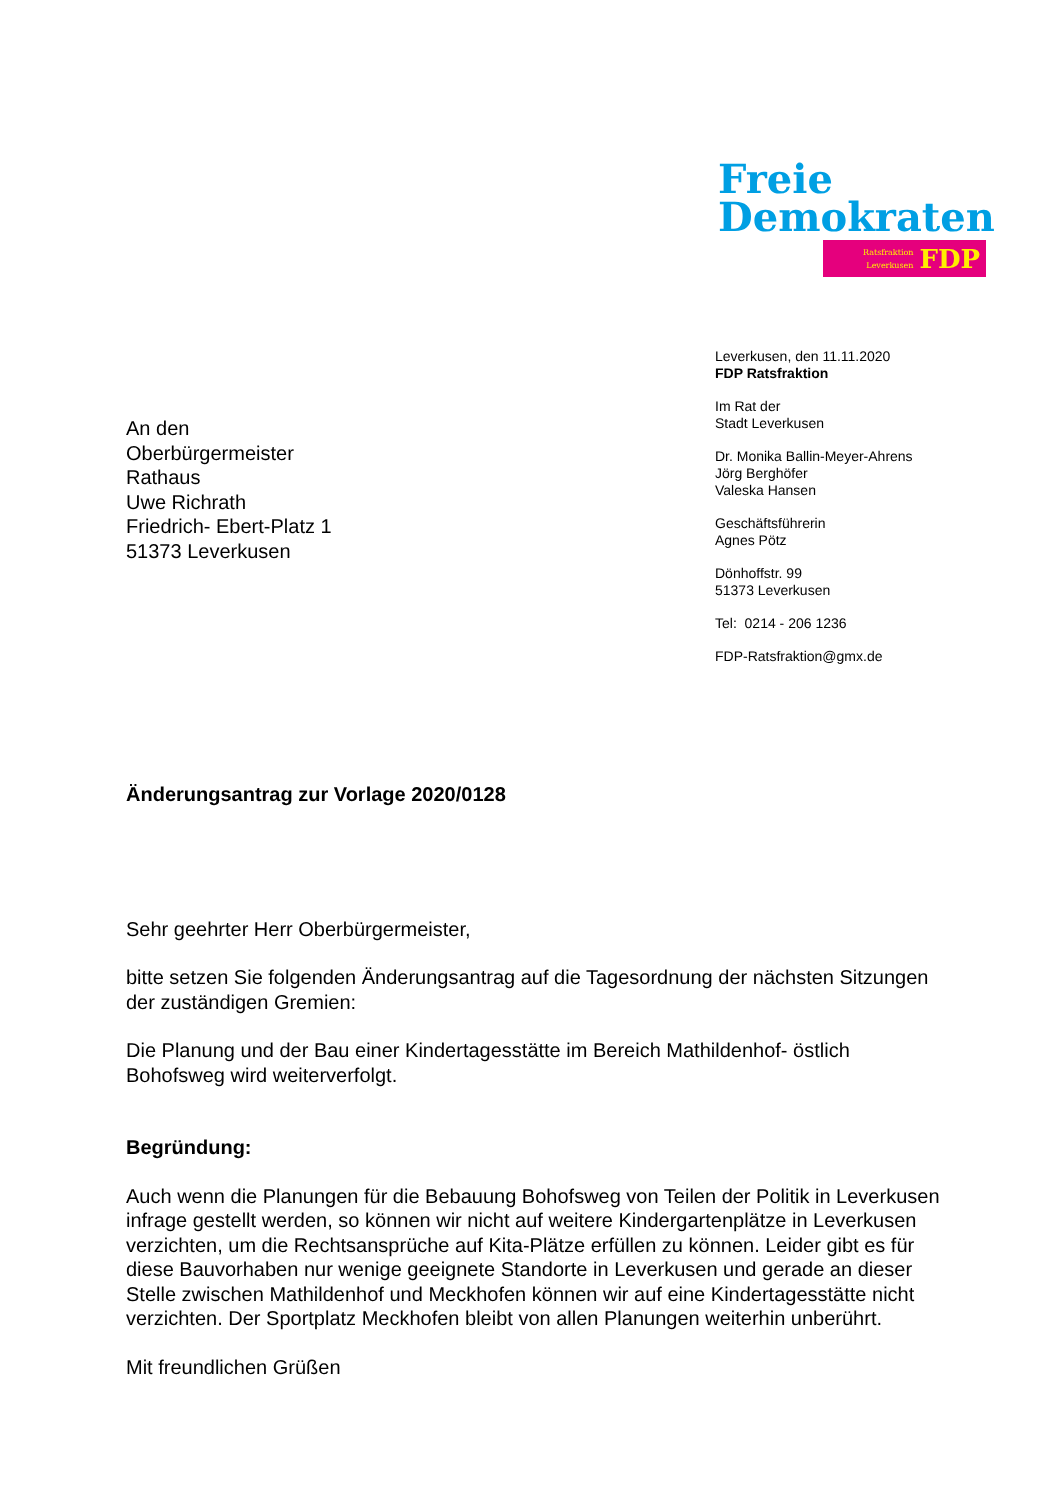Freie
Demokraten
Ratsfraktion
Leverkusen
FDP
Leverkusen, den 11.11.2020
FDP Ratsfraktion
Im Rat der
Stadt Leverkusen
Dr. Monika Ballin-Meyer-Ahrens
Jörg Berghöfer
Valeska Hansen
Geschäftsführerin
Agnes Pötz
Dönhoffstr. 99
51373 Leverkusen
Tel: 0214 - 206 1236
FDP-Ratsfraktion@gmx.de
An den
Oberbürgermeister
Rathaus
Uwe Richrath
Friedrich- Ebert-Platz 1
51373 Leverkusen
Änderungsantrag zur Vorlage 2020/0128
Sehr geehrter Herr Oberbürgermeister,
bitte setzen Sie folgenden Änderungsantrag auf die Tagesordnung der nächsten Sitzungen der zuständigen Gremien:
Die Planung und der Bau einer Kindertagesstätte im Bereich Mathildenhof- östlich Bohofsweg wird weiterverfolgt.
Begründung:
Auch wenn die Planungen für die Bebauung Bohofsweg von Teilen der Politik in Leverkusen infrage gestellt werden, so können wir nicht auf weitere Kindergartenplätze in Leverkusen verzichten, um die Rechtsansprüche auf Kita-Plätze erfüllen zu können. Leider gibt es für diese Bauvorhaben nur wenige geeignete Standorte in Leverkusen und gerade an dieser Stelle zwischen Mathildenhof und Meckhofen können wir auf eine Kindertagesstätte nicht verzichten. Der Sportplatz Meckhofen bleibt von allen Planungen weiterhin unberührt.
Mit freundlichen Grüßen